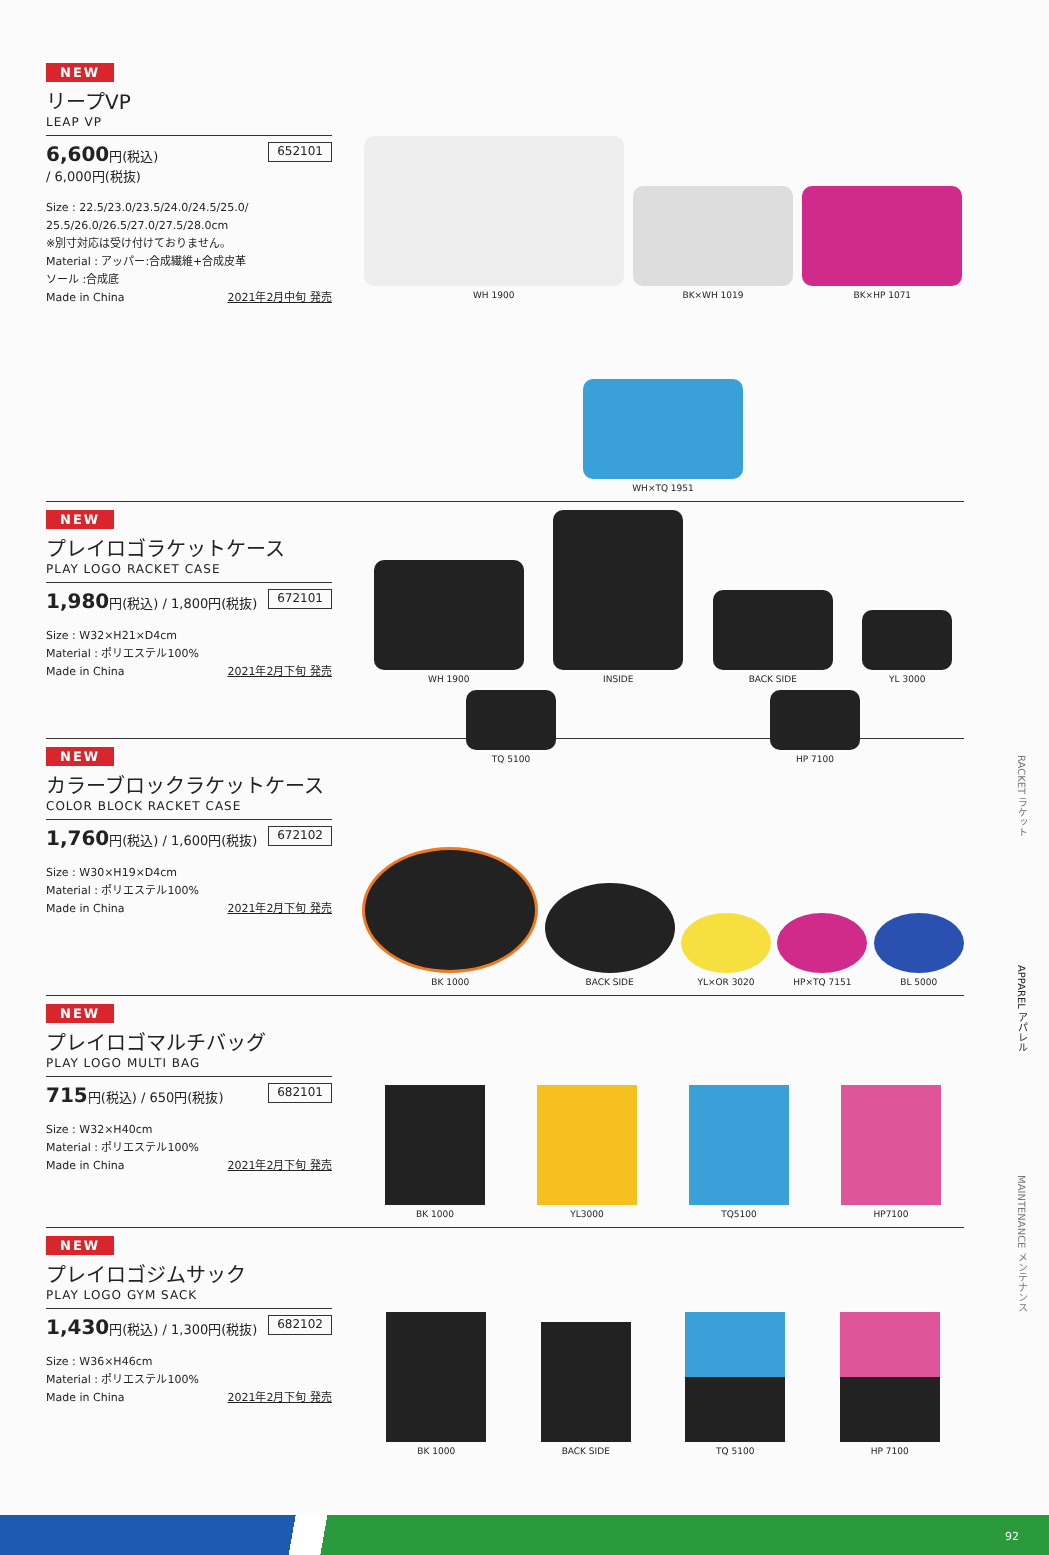RACKET ラケット
APPAREL アパレル
MAINTENANCE メンテナンス
NEW
リープVP
LEAP VP
6,600円(税込)
/ 6,000円(税抜) 652101
Size : 22.5/23.0/23.5/24.0/24.5/25.0/
25.5/26.0/26.5/27.0/27.5/28.0cm
※別寸対応は受け付けておりません。
Material : アッパー:合成繊維+合成皮革
ソール :合成底
Made in China 2021年2月中旬 発売
WH 1900
BK×WH 1019
BK×HP 1071
WH×TQ 1951
NEW
プレイロゴラケットケース
PLAY LOGO RACKET CASE
1,980円(税込) / 1,800円(税抜) 672101
Size : W32×H21×D4cm
Material : ポリエステル100%
Made in China 2021年2月下旬 発売
WH 1900
INSIDE
BACK SIDE
YL 3000
TQ 5100
HP 7100
NEW
カラーブロックラケットケース
COLOR BLOCK RACKET CASE
1,760円(税込) / 1,600円(税抜) 672102
Size : W30×H19×D4cm
Material : ポリエステル100%
Made in China 2021年2月下旬 発売
BK 1000
BACK SIDE
YL×OR 3020
HP×TQ 7151
BL 5000
NEW
プレイロゴマルチバッグ
PLAY LOGO MULTI BAG
715円(税込) / 650円(税抜) 682101
Size : W32×H40cm
Material : ポリエステル100%
Made in China 2021年2月下旬 発売
BK 1000
YL3000
TQ5100
HP7100
NEW
プレイロゴジムサック
PLAY LOGO GYM SACK
1,430円(税込) / 1,300円(税抜) 682102
Size : W36×H46cm
Material : ポリエステル100%
Made in China 2021年2月下旬 発売
BK 1000
BACK SIDE
TQ 5100
HP 7100
92